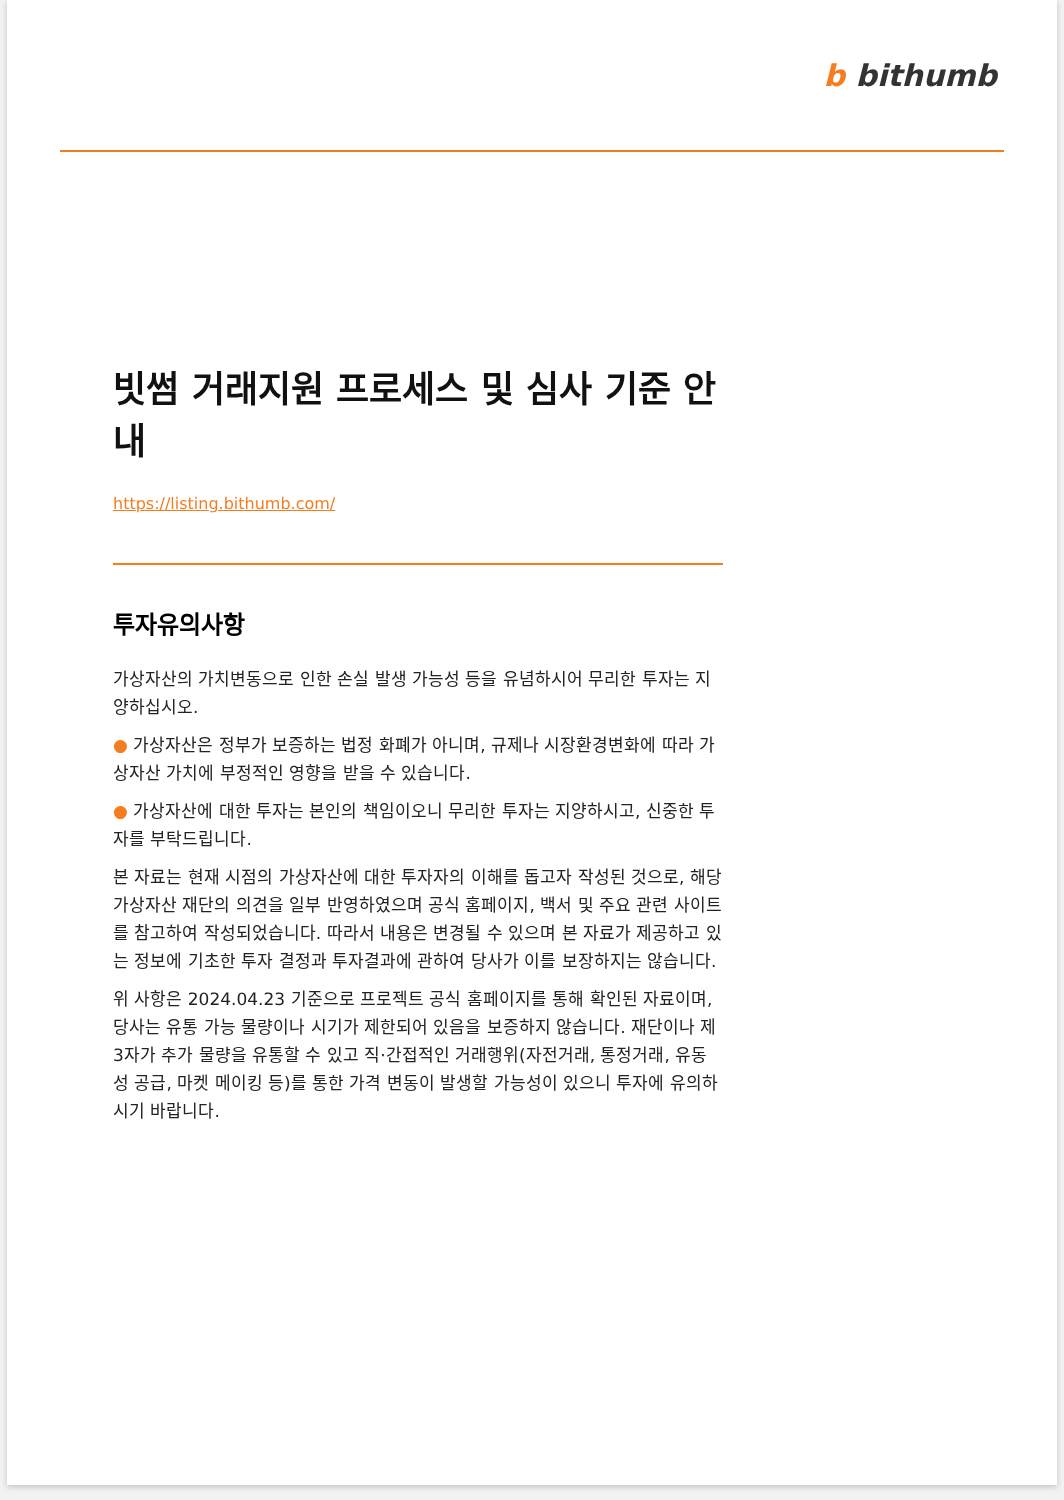b bithumb
빗썸 거래지원 프로세스 및 심사 기준 안내
https://listing.bithumb.com/
투자유의사항
가상자산의 가치변동으로 인한 손실 발생 가능성 등을 유념하시어 무리한 투자는 지양하십시오.
● 가상자산은 정부가 보증하는 법정 화폐가 아니며, 규제나 시장환경변화에 따라 가상자산 가치에 부정적인 영향을 받을 수 있습니다.
● 가상자산에 대한 투자는 본인의 책임이오니 무리한 투자는 지양하시고, 신중한 투자를 부탁드립니다.
본 자료는 현재 시점의 가상자산에 대한 투자자의 이해를 돕고자 작성된 것으로, 해당 가상자산 재단의 의견을 일부 반영하였으며 공식 홈페이지, 백서 및 주요 관련 사이트를 참고하여 작성되었습니다. 따라서 내용은 변경될 수 있으며 본 자료가 제공하고 있는 정보에 기초한 투자 결정과 투자결과에 관하여 당사가 이를 보장하지는 않습니다.
위 사항은 2024.04.23 기준으로 프로젝트 공식 홈페이지를 통해 확인된 자료이며, 당사는 유통 가능 물량이나 시기가 제한되어 있음을 보증하지 않습니다. 재단이나 제 3자가 추가 물량을 유통할 수 있고 직·간접적인 거래행위(자전거래, 통정거래, 유동성 공급, 마켓 메이킹 등)를 통한 가격 변동이 발생할 가능성이 있으니 투자에 유의하시기 바랍니다.